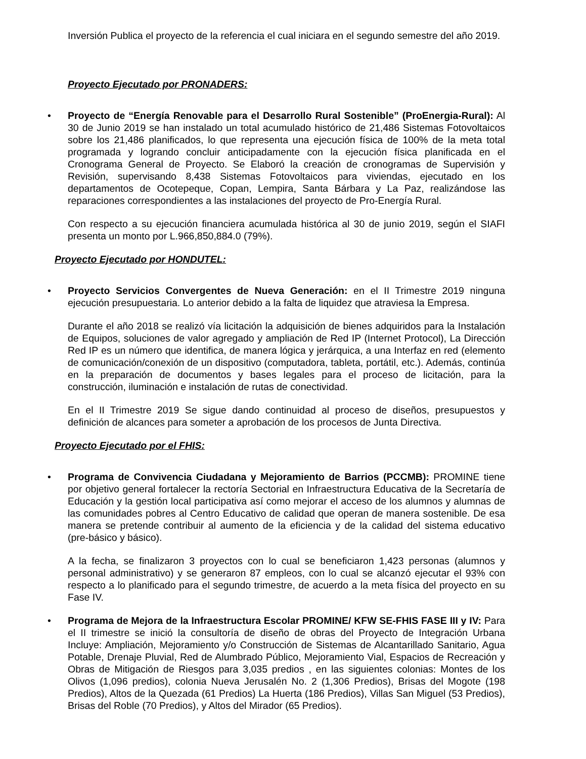Inversión Publica el proyecto de la referencia el cual iniciara en el segundo semestre del año 2019.
Proyecto Ejecutado por PRONADERS:
•
Proyecto de “Energía Renovable para el Desarrollo Rural Sostenible” (ProEnergia-Rural): Al 30 de Junio 2019 se han instalado un total acumulado histórico de 21,486 Sistemas Fotovoltaicos sobre los 21,486 planificados, lo que representa una ejecución física de 100% de la meta total programada y logrando concluir anticipadamente con la ejecución física planificada en el Cronograma General de Proyecto. Se Elaboró la creación de cronogramas de Supervisión y Revisión, supervisando 8,438 Sistemas Fotovoltaicos para viviendas, ejecutado en los departamentos de Ocotepeque, Copan, Lempira, Santa Bárbara y La Paz, realizándose las reparaciones correspondientes a las instalaciones del proyecto de Pro-Energía Rural.
Con respecto a su ejecución financiera acumulada histórica al 30 de junio 2019, según el SIAFI presenta un monto por L.966,850,884.0 (79%).
Proyecto Ejecutado por HONDUTEL:
•
Proyecto Servicios Convergentes de Nueva Generación: en el II Trimestre 2019 ninguna ejecución presupuestaria. Lo anterior debido a la falta de liquidez que atraviesa la Empresa.
Durante el año 2018 se realizó vía licitación la adquisición de bienes adquiridos para la Instalación de Equipos, soluciones de valor agregado y ampliación de Red IP (Internet Protocol), La Dirección Red IP es un número que identifica, de manera lógica y jerárquica, a una Interfaz en red (elemento de comunicación/conexión de un dispositivo (computadora, tableta, portátil, etc.). Además, continúa en la preparación de documentos y bases legales para el proceso de licitación, para la construcción, iluminación e instalación de rutas de conectividad.
En el II Trimestre 2019 Se sigue dando continuidad al proceso de diseños, presupuestos y definición de alcances para someter a aprobación de los procesos de Junta Directiva.
Proyecto Ejecutado por el FHIS:
•
Programa de Convivencia Ciudadana y Mejoramiento de Barrios (PCCMB): PROMINE tiene por objetivo general fortalecer la rectoría Sectorial en Infraestructura Educativa de la Secretaría de Educación y la gestión local participativa así como mejorar el acceso de los alumnos y alumnas de las comunidades pobres al Centro Educativo de calidad que operan de manera sostenible. De esa manera se pretende contribuir al aumento de la eficiencia y de la calidad del sistema educativo (pre-básico y básico).
A la fecha, se finalizaron 3 proyectos con lo cual se beneficiaron 1,423 personas (alumnos y personal administrativo) y se generaron 87 empleos, con lo cual se alcanzó ejecutar el 93% con respecto a lo planificado para el segundo trimestre, de acuerdo a la meta física del proyecto en su Fase IV.
•
Programa de Mejora de la Infraestructura Escolar PROMINE/ KFW SE-FHIS FASE III y IV: Para el II trimestre se inició la consultoría de diseño de obras del Proyecto de Integración Urbana Incluye: Ampliación, Mejoramiento y/o Construcción de Sistemas de Alcantarillado Sanitario, Agua Potable, Drenaje Pluvial, Red de Alumbrado Público, Mejoramiento Vial, Espacios de Recreación y Obras de Mitigación de Riesgos para 3,035 predios , en las siguientes colonias: Montes de los Olivos (1,096 predios), colonia Nueva Jerusalén No. 2 (1,306 Predios), Brisas del Mogote (198 Predios), Altos de la Quezada (61 Predios) La Huerta (186 Predios), Villas San Miguel (53 Predios), Brisas del Roble (70 Predios), y Altos del Mirador (65 Predios).